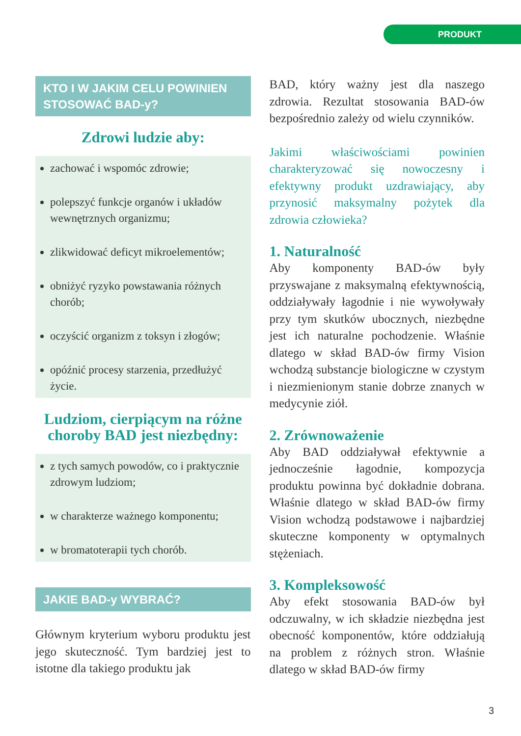PRODUKT
KTO I W JAKIM CELU POWINIEN STOSOWAĆ BAD-y?
Zdrowi ludzie aby:
zachować i wspomóc zdrowie;
polepszyć funkcje organów i układów wewnętrznych organizmu;
zlikwidować deficyt mikroelementów;
obniżyć ryzyko powstawania różnych chorób;
oczyścić organizm z toksyn i złogów;
opóźnić procesy starzenia, przedłużyć życie.
Ludziom, cierpiącym na różne choroby BAD jest niezbędny:
z tych samych powodów, co i praktycznie zdrowym ludziom;
w charakterze ważnego komponentu;
w bromatoterapii tych chorób.
JAKIE BAD-y WYBRAĆ?
Głównym kryterium wyboru produktu jest jego skuteczność. Tym bardziej jest to istotne dla takiego produktu jak
BAD, który ważny jest dla naszego zdrowia. Rezultat stosowania BAD-ów bezpośrednio zależy od wielu czynników.
Jakimi właściwościami powinien charakteryzować się nowoczesny i efektywny produkt uzdrawiający, aby przynosić maksymalny pożytek dla zdrowia człowieka?
1. Naturalność
Aby komponenty BAD-ów były przyswajane z maksymalną efektywnością, oddziaływały łagodnie i nie wywoływały przy tym skutków ubocznych, niezbędne jest ich naturalne pochodzenie. Właśnie dlatego w skład BAD-ów firmy Vision wchodzą substancje biologiczne w czystym i niezmienionym stanie dobrze znanych w medycynie ziół.
2. Zrównoważenie
Aby BAD oddziaływał efektywnie a jednocześnie łagodnie, kompozycja produktu powinna być dokładnie dobrana. Właśnie dlatego w skład BAD-ów firmy Vision wchodzą podstawowe i najbardziej skuteczne komponenty w optymalnych stężeniach.
3. Kompleksowość
Aby efekt stosowania BAD-ów był odczuwalny, w ich składzie niezbędna jest obecność komponentów, które oddziałują na problem z różnych stron. Właśnie dlatego w skład BAD-ów firmy
3